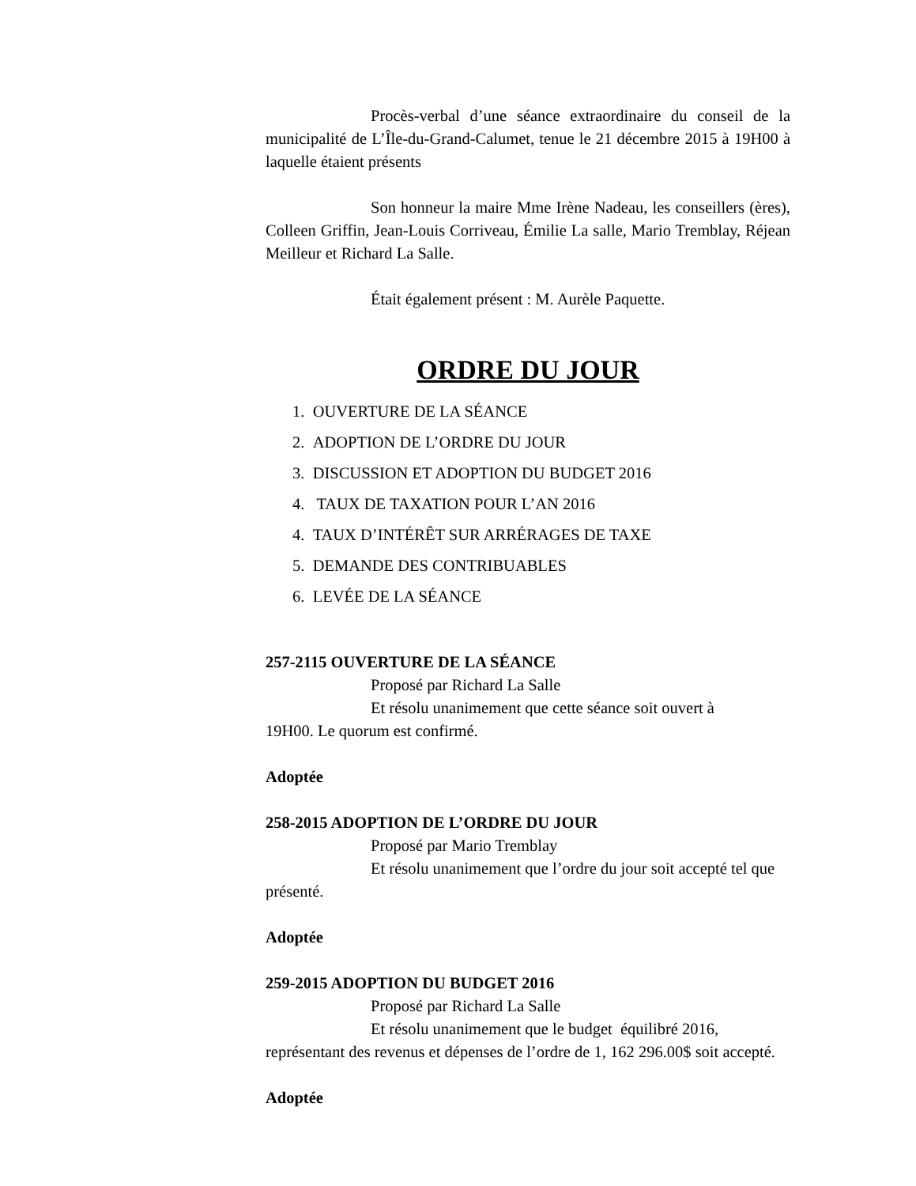Procès-verbal d’une séance extraordinaire du conseil de la municipalité de L’Île-du-Grand-Calumet, tenue le 21 décembre 2015 à 19H00 à laquelle étaient présents
Son honneur la maire Mme Irène Nadeau, les conseillers (ères), Colleen Griffin, Jean-Louis Corriveau, Émilie La salle, Mario Tremblay, Réjean Meilleur et Richard La Salle.
Était également présent : M. Aurèle Paquette.
ORDRE DU JOUR
1. OUVERTURE DE LA SÉANCE
2. ADOPTION DE L’ORDRE DU JOUR
3. DISCUSSION ET ADOPTION DU BUDGET 2016
4. TAUX DE TAXATION POUR L’AN 2016
4. TAUX D’INTÉRÊT SUR ARRÉRAGES DE TAXE
5. DEMANDE DES CONTRIBUABLES
6. LEVÉE DE LA SÉANCE
257-2115 OUVERTURE DE LA SÉANCE
Proposé par Richard La Salle
Et résolu unanimement que cette séance soit ouvert à
19H00. Le quorum est confirmé.
Adoptée
258-2015 ADOPTION DE L’ORDRE DU JOUR
Proposé par Mario Tremblay
Et résolu unanimement que l’ordre du jour soit accepté tel que présenté.
Adoptée
259-2015 ADOPTION DU BUDGET 2016
Proposé par Richard La Salle
Et résolu unanimement que le budget équilibré 2016, représentant des revenus et dépenses de l’ordre de 1, 162 296.00$ soit accepté.
Adoptée